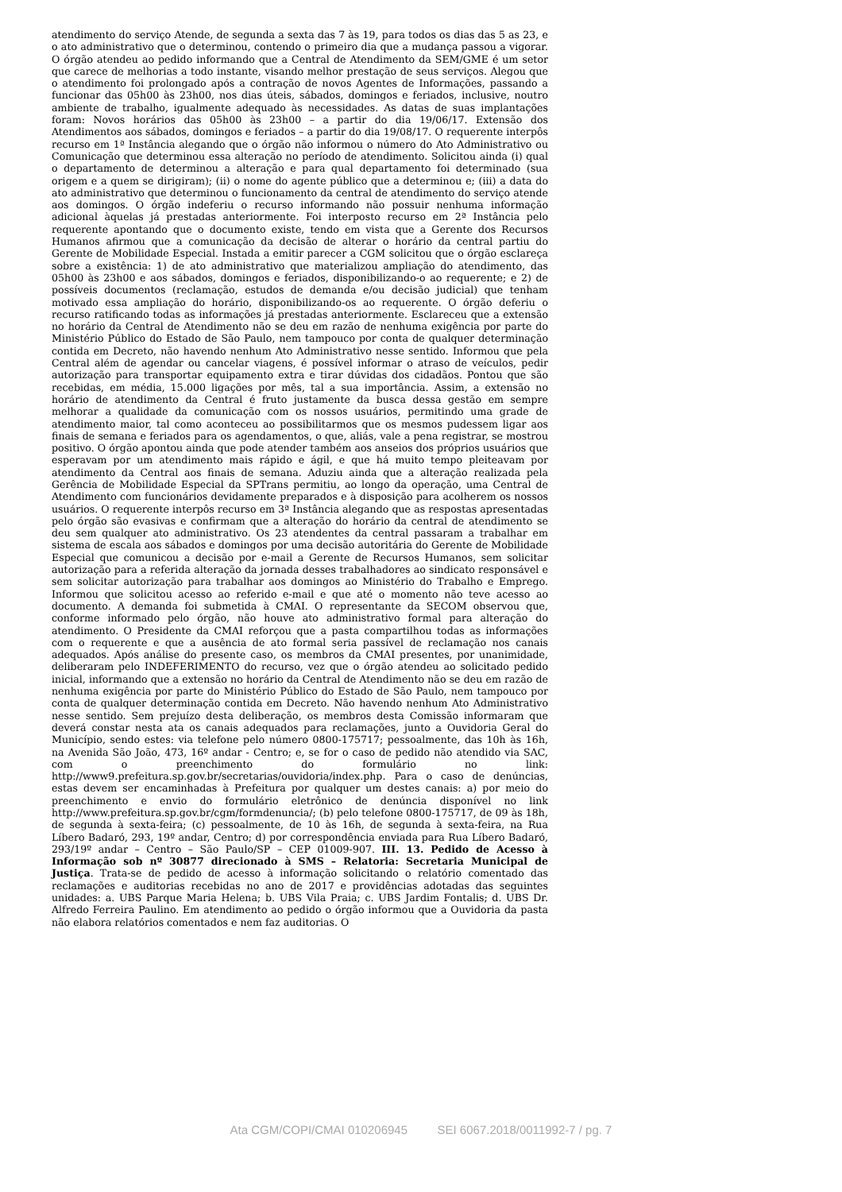atendimento do serviço Atende, de segunda a sexta das 7 às 19, para todos os dias das 5 as 23, e o ato administrativo que o determinou, contendo o primeiro dia que a mudança passou a vigorar. O órgão atendeu ao pedido informando que a Central de Atendimento da SEM/GME é um setor que carece de melhorias a todo instante, visando melhor prestação de seus serviços. Alegou que o atendimento foi prolongado após a contração de novos Agentes de Informações, passando a funcionar das 05h00 às 23h00, nos dias úteis, sábados, domingos e feriados, inclusive, noutro ambiente de trabalho, igualmente adequado às necessidades. As datas de suas implantações foram: Novos horários das 05h00 às 23h00 – a partir do dia 19/06/17. Extensão dos Atendimentos aos sábados, domingos e feriados – a partir do dia 19/08/17. O requerente interpôs recurso em 1ª Instância alegando que o órgão não informou o número do Ato Administrativo ou Comunicação que determinou essa alteração no período de atendimento. Solicitou ainda (i) qual o departamento de determinou a alteração e para qual departamento foi determinado (sua origem e a quem se dirigiram); (ii) o nome do agente público que a determinou e; (iii) a data do ato administrativo que determinou o funcionamento da central de atendimento do serviço atende aos domingos. O órgão indeferiu o recurso informando não possuir nenhuma informação adicional àquelas já prestadas anteriormente. Foi interposto recurso em 2ª Instância pelo requerente apontando que o documento existe, tendo em vista que a Gerente dos Recursos Humanos afirmou que a comunicação da decisão de alterar o horário da central partiu do Gerente de Mobilidade Especial. Instada a emitir parecer a CGM solicitou que o órgão esclareça sobre a existência: 1) de ato administrativo que materializou ampliação do atendimento, das 05h00 às 23h00 e aos sábados, domingos e feriados, disponibilizando-o ao requerente; e 2) de possíveis documentos (reclamação, estudos de demanda e/ou decisão judicial) que tenham motivado essa ampliação do horário, disponibilizando-os ao requerente. O órgão deferiu o recurso ratificando todas as informações já prestadas anteriormente. Esclareceu que a extensão no horário da Central de Atendimento não se deu em razão de nenhuma exigência por parte do Ministério Público do Estado de São Paulo, nem tampouco por conta de qualquer determinação contida em Decreto, não havendo nenhum Ato Administrativo nesse sentido. Informou que pela Central além de agendar ou cancelar viagens, é possível informar o atraso de veículos, pedir autorização para transportar equipamento extra e tirar dúvidas dos cidadãos. Pontou que são recebidas, em média, 15.000 ligações por mês, tal a sua importância. Assim, a extensão no horário de atendimento da Central é fruto justamente da busca dessa gestão em sempre melhorar a qualidade da comunicação com os nossos usuários, permitindo uma grade de atendimento maior, tal como aconteceu ao possibilitarmos que os mesmos pudessem ligar aos finais de semana e feriados para os agendamentos, o que, aliás, vale a pena registrar, se mostrou positivo. O órgão apontou ainda que pode atender também aos anseios dos próprios usuários que esperavam por um atendimento mais rápido e ágil, e que há muito tempo pleiteavam por atendimento da Central aos finais de semana. Aduziu ainda que a alteração realizada pela Gerência de Mobilidade Especial da SPTrans permitiu, ao longo da operação, uma Central de Atendimento com funcionários devidamente preparados e à disposição para acolherem os nossos usuários. O requerente interpôs recurso em 3ª Instância alegando que as respostas apresentadas pelo órgão são evasivas e confirmam que a alteração do horário da central de atendimento se deu sem qualquer ato administrativo. Os 23 atendentes da central passaram a trabalhar em sistema de escala aos sábados e domingos por uma decisão autoritária do Gerente de Mobilidade Especial que comunicou a decisão por e-mail a Gerente de Recursos Humanos, sem solicitar autorização para a referida alteração da jornada desses trabalhadores ao sindicato responsável e sem solicitar autorização para trabalhar aos domingos ao Ministério do Trabalho e Emprego. Informou que solicitou acesso ao referido e-mail e que até o momento não teve acesso ao documento. A demanda foi submetida à CMAI. O representante da SECOM observou que, conforme informado pelo órgão, não houve ato administrativo formal para alteração do atendimento. O Presidente da CMAI reforçou que a pasta compartilhou todas as informações com o requerente e que a ausência de ato formal seria passível de reclamação nos canais adequados. Após análise do presente caso, os membros da CMAI presentes, por unanimidade, deliberaram pelo INDEFERIMENTO do recurso, vez que o órgão atendeu ao solicitado pedido inicial, informando que a extensão no horário da Central de Atendimento não se deu em razão de nenhuma exigência por parte do Ministério Público do Estado de São Paulo, nem tampouco por conta de qualquer determinação contida em Decreto. Não havendo nenhum Ato Administrativo nesse sentido. Sem prejuízo desta deliberação, os membros desta Comissão informaram que deverá constar nesta ata os canais adequados para reclamações, junto a Ouvidoria Geral do Município, sendo estes: via telefone pelo número 0800-175717; pessoalmente, das 10h às 16h, na Avenida São João, 473, 16º andar - Centro; e, se for o caso de pedido não atendido via SAC, com o preenchimento do formulário no link: http://www9.prefeitura.sp.gov.br/secretarias/ouvidoria/index.php. Para o caso de denúncias, estas devem ser encaminhadas à Prefeitura por qualquer um destes canais: a) por meio do preenchimento e envio do formulário eletrônico de denúncia disponível no link http://www.prefeitura.sp.gov.br/cgm/formdenuncia/; (b) pelo telefone 0800-175717, de 09 às 18h, de segunda à sexta-feira; (c) pessoalmente, de 10 às 16h, de segunda à sexta-feira, na Rua Líbero Badaró, 293, 19º andar, Centro; d) por correspondência enviada para Rua Líbero Badaró, 293/19º andar – Centro – São Paulo/SP – CEP 01009-907. III. 13. Pedido de Acesso à Informação sob nº 30877 direcionado à SMS – Relatoria: Secretaria Municipal de Justiça. Trata-se de pedido de acesso à informação solicitando o relatório comentado das reclamações e auditorias recebidas no ano de 2017 e providências adotadas das seguintes unidades: a. UBS Parque Maria Helena; b. UBS Vila Praia; c. UBS Jardim Fontalis; d. UBS Dr. Alfredo Ferreira Paulino. Em atendimento ao pedido o órgão informou que a Ouvidoria da pasta não elabora relatórios comentados e nem faz auditorias. O
Ata CGM/COPI/CMAI 010206945 SEI 6067.2018/0011992-7 / pg. 7